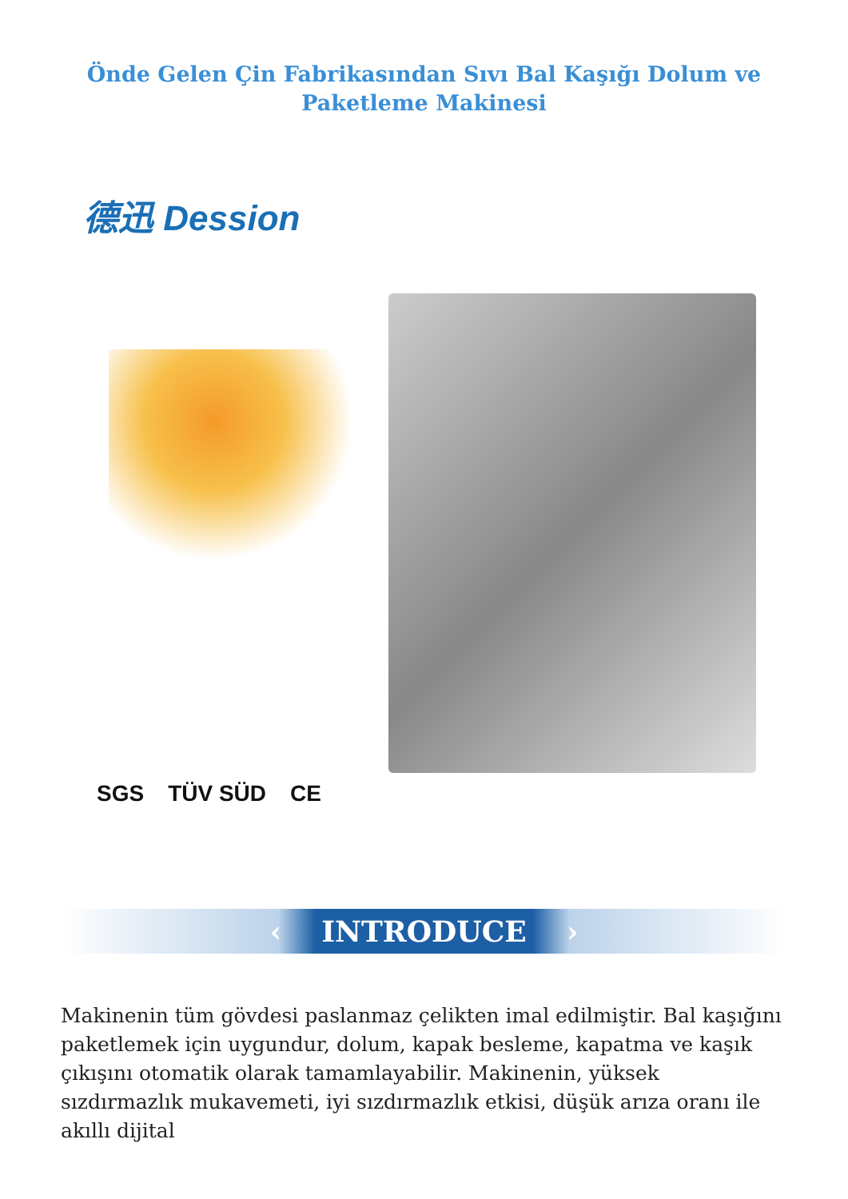Önde Gelen Çin Fabrikasından Sıvı Bal Kaşığı Dolum ve Paketleme Makinesi
德迅 Dession
SGS TÜV SÜD CE
‹ INTRODUCE ›
Makinenin tüm gövdesi paslanmaz çelikten imal edilmiştir. Bal kaşığını paketlemek için uygundur, dolum, kapak besleme, kapatma ve kaşık çıkışını otomatik olarak tamamlayabilir. Makinenin, yüksek sızdırmazlık mukavemeti, iyi sızdırmazlık etkisi, düşük arıza oranı ile akıllı dijital